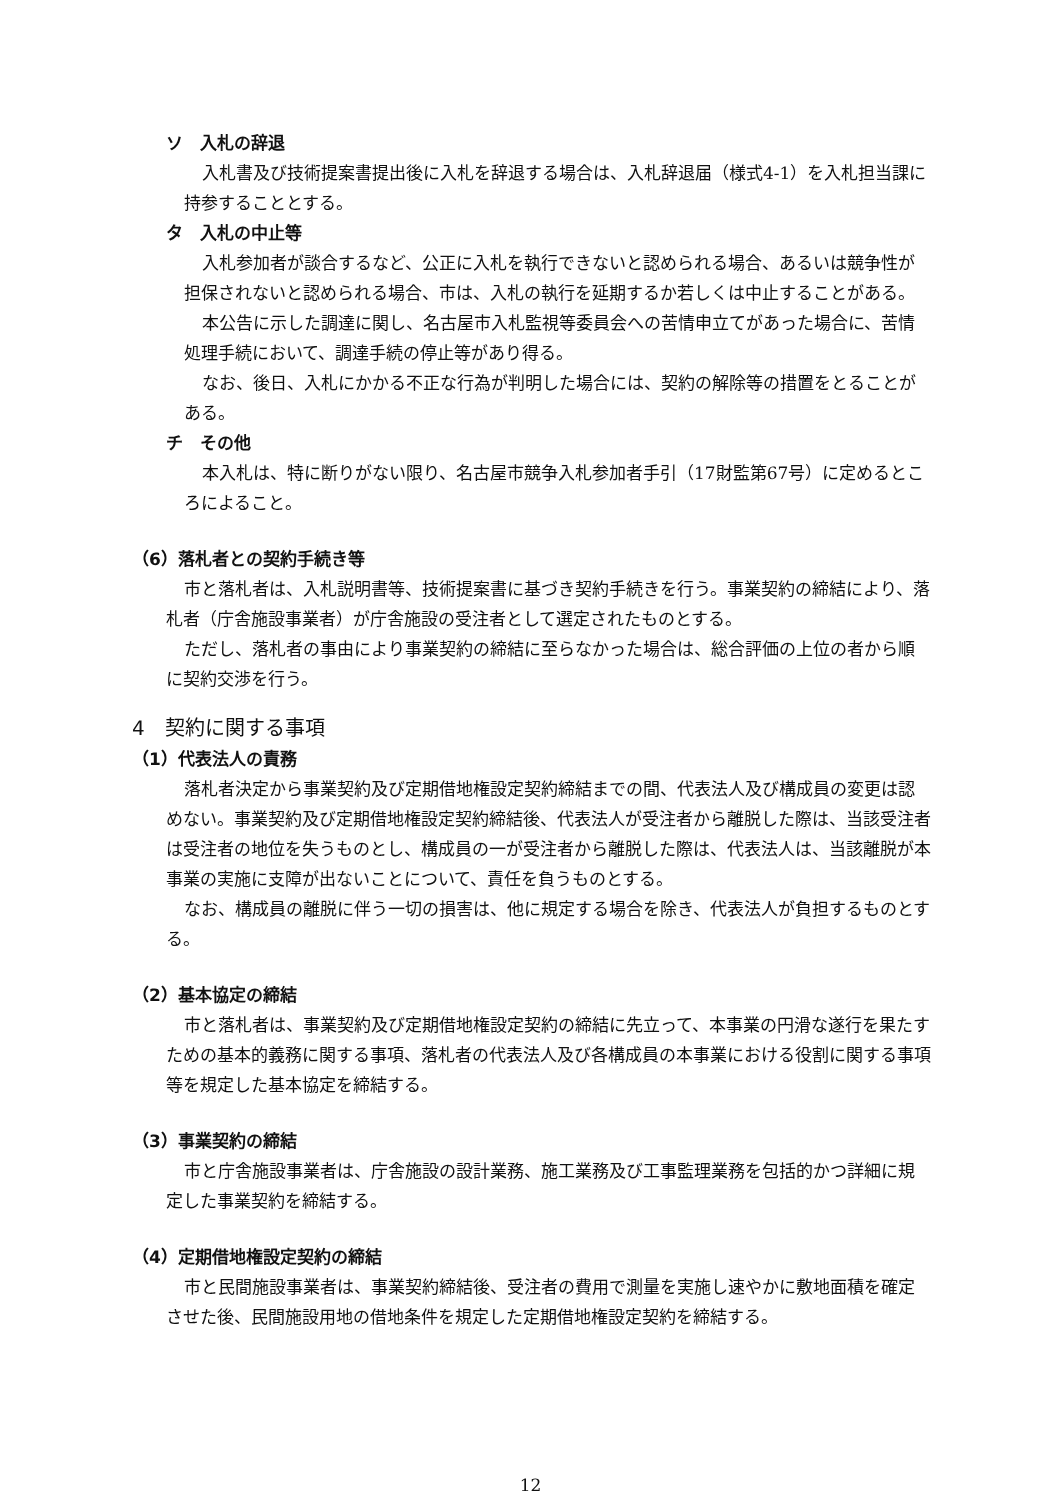ソ　入札の辞退
入札書及び技術提案書提出後に入札を辞退する場合は、入札辞退届（様式4-1）を入札担当課に持参することとする。
タ　入札の中止等
入札参加者が談合するなど、公正に入札を執行できないと認められる場合、あるいは競争性が担保されないと認められる場合、市は、入札の執行を延期するか若しくは中止することがある。
本公告に示した調達に関し、名古屋市入札監視等委員会への苦情申立てがあった場合に、苦情処理手続において、調達手続の停止等があり得る。
なお、後日、入札にかかる不正な行為が判明した場合には、契約の解除等の措置をとることがある。
チ　その他
本入札は、特に断りがない限り、名古屋市競争入札参加者手引（17財監第67号）に定めるところによること。
（6）落札者との契約手続き等
市と落札者は、入札説明書等、技術提案書に基づき契約手続きを行う。事業契約の締結により、落札者（庁舎施設事業者）が庁舎施設の受注者として選定されたものとする。
ただし、落札者の事由により事業契約の締結に至らなかった場合は、総合評価の上位の者から順に契約交渉を行う。
4　契約に関する事項
（1）代表法人の責務
落札者決定から事業契約及び定期借地権設定契約締結までの間、代表法人及び構成員の変更は認めない。事業契約及び定期借地権設定契約締結後、代表法人が受注者から離脱した際は、当該受注者は受注者の地位を失うものとし、構成員の一が受注者から離脱した際は、代表法人は、当該離脱が本事業の実施に支障が出ないことについて、責任を負うものとする。
なお、構成員の離脱に伴う一切の損害は、他に規定する場合を除き、代表法人が負担するものとする。
（2）基本協定の締結
市と落札者は、事業契約及び定期借地権設定契約の締結に先立って、本事業の円滑な遂行を果たすための基本的義務に関する事項、落札者の代表法人及び各構成員の本事業における役割に関する事項等を規定した基本協定を締結する。
（3）事業契約の締結
市と庁舎施設事業者は、庁舎施設の設計業務、施工業務及び工事監理業務を包括的かつ詳細に規定した事業契約を締結する。
（4）定期借地権設定契約の締結
市と民間施設事業者は、事業契約締結後、受注者の費用で測量を実施し速やかに敷地面積を確定させた後、民間施設用地の借地条件を規定した定期借地権設定契約を締結する。
12